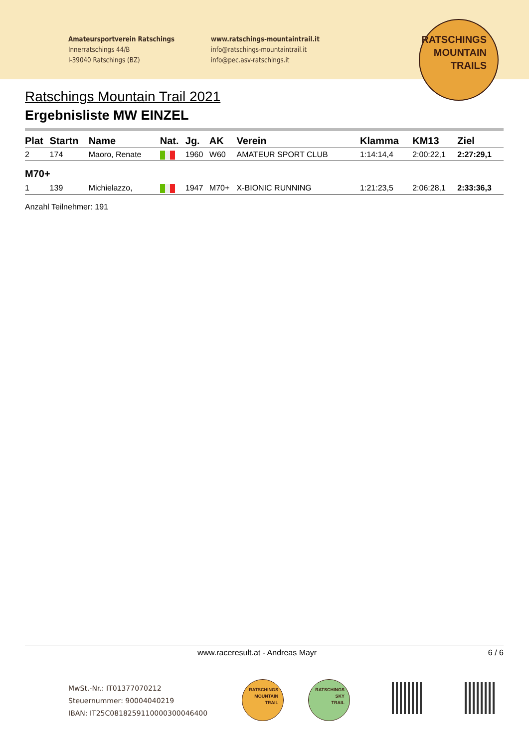Amateursportverein Ratschings
Innerratschings 44/B
I-39040 Ratschings (BZ)
www.ratschings-mountaintrail.it
info@ratschings-mountaintrail.it
info@pec.asv-ratschings.it
RATSCHINGS
MOUNTAIN
TRAILS
Ratschings Mountain Trail 2021
Ergebnisliste MW EINZEL
| Plat | Startn | Name | Nat. | Jg. | AK | Verein | Klamma | KM13 | Ziel |
| --- | --- | --- | --- | --- | --- | --- | --- | --- | --- |
| 2 | 174 | Maoro, Renate | | 1960 | W60 | AMATEUR SPORT CLUB | 1:14:14,4 | 2:00:22,1 | 2:27:29,1 |
| M70+ | | | | | | | | | |
| 1 | 139 | Michielazzo, | | 1947 | M70+ | X-BIONIC RUNNING | 1:21:23,5 | 2:06:28,1 | 2:33:36,3 |
Anzahl Teilnehmer: 191
www.raceresult.at - Andreas Mayr 6 / 6
MwSt.-Nr.: IT01377070212
Steuernummer: 90004040219
IBAN: IT25C0818259110000300046400
RATSCHINGS
MOUNTAIN
TRAIL
RATSCHINGS
SKY
TRAIL